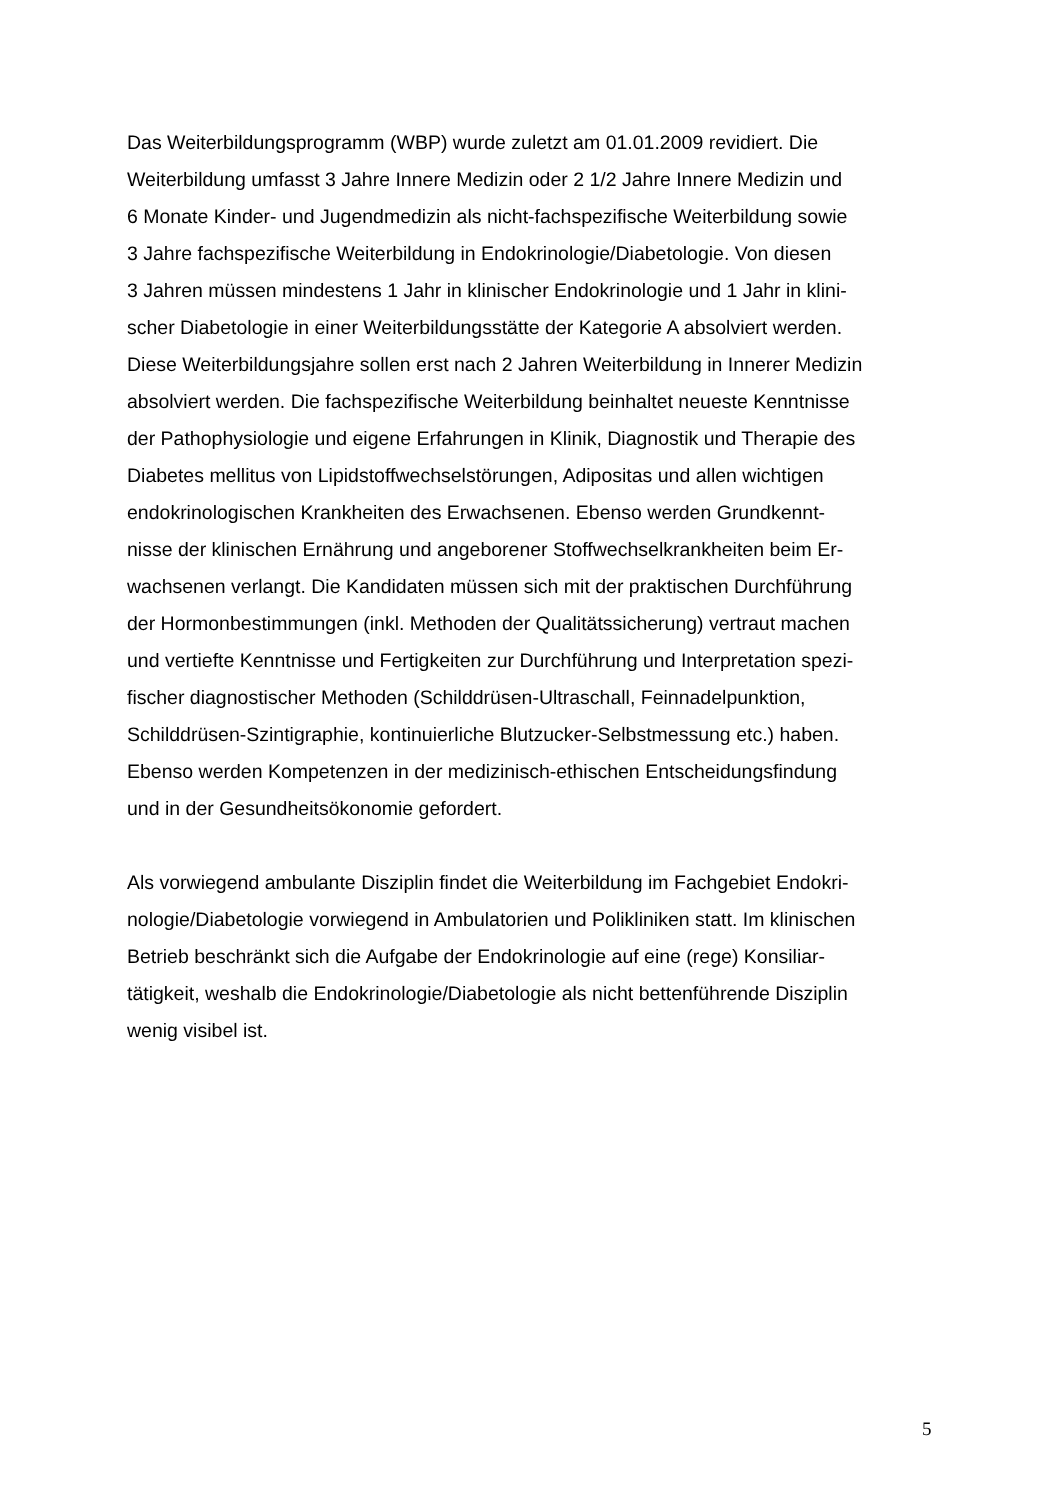Das Weiterbildungsprogramm (WBP) wurde zuletzt am 01.01.2009 revidiert. Die
Weiterbildung umfasst 3 Jahre Innere Medizin oder 2 1/2 Jahre Innere Medizin und
6 Monate Kinder- und Jugendmedizin als nicht-fachspezifische Weiterbildung sowie
3 Jahre fachspezifische Weiterbildung in Endokrinologie/Diabetologie. Von diesen
3 Jahren müssen mindestens 1 Jahr in klinischer Endokrinologie und 1 Jahr in klini-
scher Diabetologie in einer Weiterbildungsstätte der Kategorie A absolviert werden.
Diese Weiterbildungsjahre sollen erst nach 2 Jahren Weiterbildung in Innerer Medizin
absolviert werden. Die fachspezifische Weiterbildung beinhaltet neueste Kenntnisse
der Pathophysiologie und eigene Erfahrungen in Klinik, Diagnostik und Therapie des
Diabetes mellitus von Lipidstoffwechselstörungen, Adipositas und allen wichtigen
endokrinologischen Krankheiten des Erwachsenen. Ebenso werden Grundkennt-
nisse der klinischen Ernährung und angeborener Stoffwechselkrankheiten beim Er-
wachsenen verlangt. Die Kandidaten müssen sich mit der praktischen Durchführung
der Hormonbestimmungen (inkl. Methoden der Qualitätssicherung) vertraut machen
und vertiefte Kenntnisse und Fertigkeiten zur Durchführung und Interpretation spezi-
fischer diagnostischer Methoden (Schilddrüsen-Ultraschall, Feinnadelpunktion,
Schilddrüsen-Szintigraphie, kontinuierliche Blutzucker-Selbstmessung etc.) haben.
Ebenso werden Kompetenzen in der medizinisch-ethischen Entscheidungsfindung
und in der Gesundheitsökonomie gefordert.
Als vorwiegend ambulante Disziplin findet die Weiterbildung im Fachgebiet Endokri-
nologie/Diabetologie vorwiegend in Ambulatorien und Polikliniken statt. Im klinischen
Betrieb beschränkt sich die Aufgabe der Endokrinologie auf eine (rege) Konsiliar-
tätigkeit, weshalb die Endokrinologie/Diabetologie als nicht bettenführende Disziplin
wenig visibel ist.
5